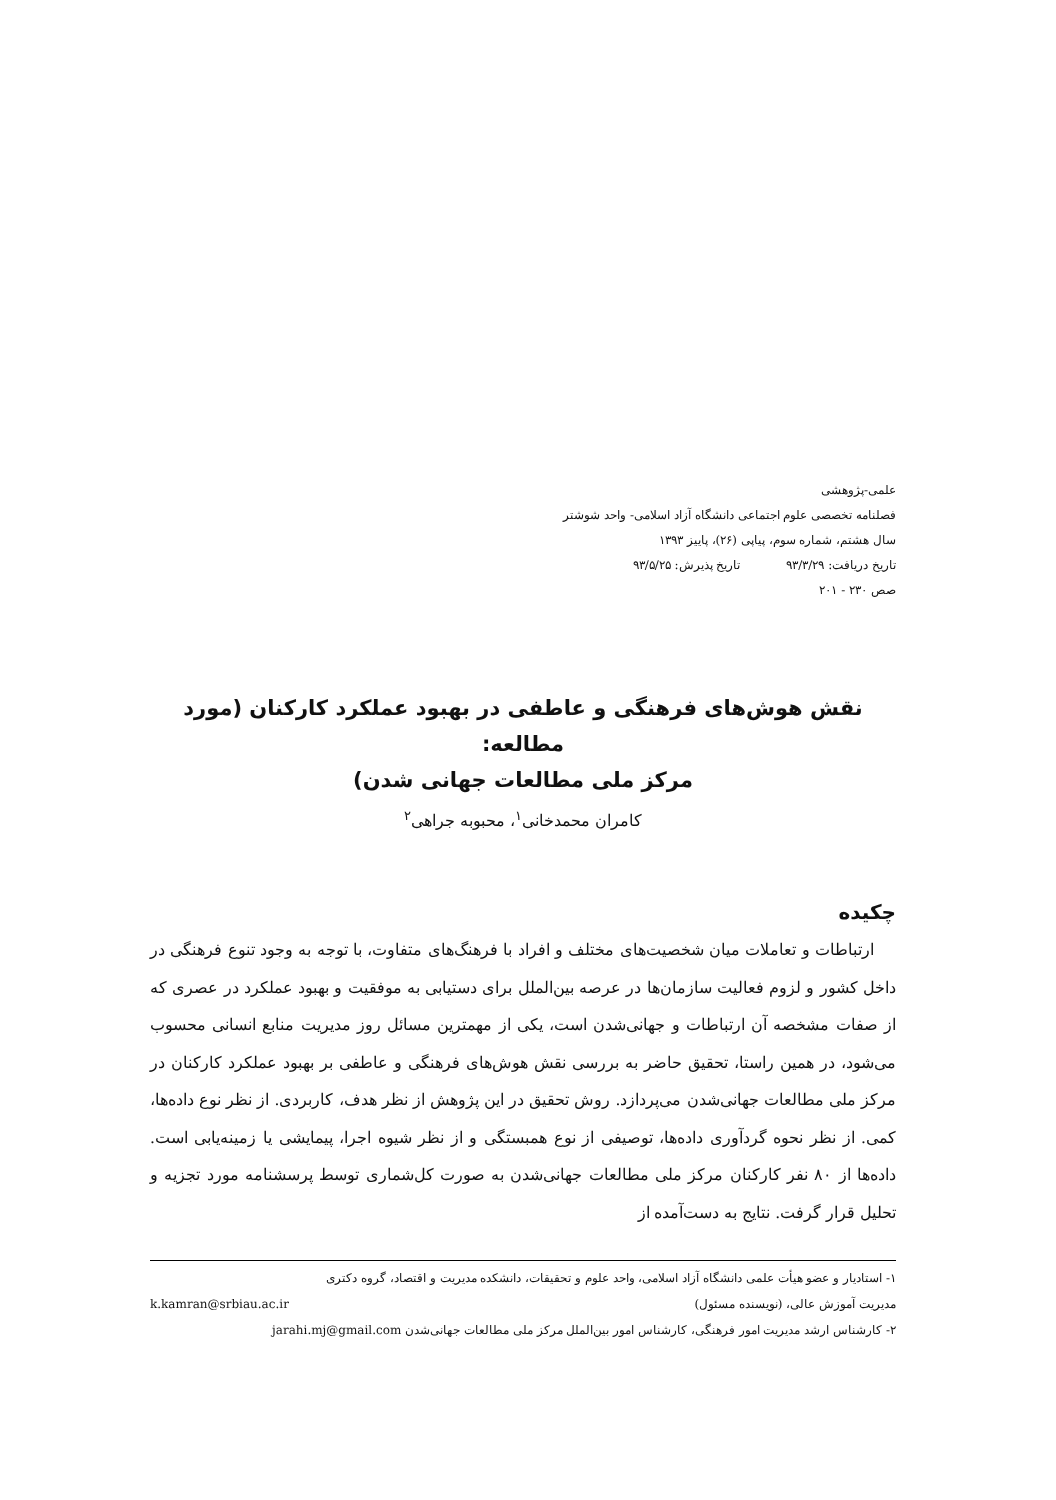علمی-پژوهشی
فصلنامه تخصصی علوم اجتماعی دانشگاه آزاد اسلامی- واحد شوشتر
سال هشتم، شماره سوم، پیاپی (۲۶)، پاییز ۱۳۹۳
تاریخ دریافت: ۹۳/۳/۲۹ تاریخ پذیرش: ۹۳/۵/۲۵
صص ۲۳۰ - ۲۰۱
نقش هوش‌های فرهنگی و عاطفی در بهبود عملکرد کارکنان (مورد مطالعه:
مرکز ملی مطالعات جهانی شدن)
کامران محمدخانی<sup>۱</sup>، محبوبه جراهی<sup>۲</sup>
چکیده
ارتباطات و تعاملات میان شخصیت‌های مختلف و افراد با فرهنگ‌های متفاوت، با توجه به وجود تنوع فرهنگی در داخل کشور و لزوم فعالیت سازمان‌ها در عرصه بین‌الملل برای دستیابی به موفقیت و بهبود عملکرد در عصری که از صفات مشخصه آن ارتباطات و جهانی‌شدن است، یکی از مهمترین مسائل روز مدیریت منابع انسانی محسوب می‌شود، در همین راستا، تحقیق حاضر به بررسی نقش هوش‌های فرهنگی و عاطفی بر بهبود عملکرد کارکنان در مرکز ملی مطالعات جهانی‌شدن می‌پردازد. روش تحقیق در این پژوهش از نظر هدف، کاربردی. از نظر نوع داده‌ها، کمی. از نظر نحوه گردآوری داده‌ها، توصیفی از نوع همبستگی و از نظر شیوه اجرا، پیمایشی یا زمینه‌یابی است. داده‌ها از ۸۰ نفر کارکنان مرکز ملی مطالعات جهانی‌شدن به صورت کل‌شماری توسط پرسشنامه مورد تجزیه و تحلیل قرار گرفت. نتایج به دست‌آمده از
۱- استادیار و عضو هیأت علمی دانشگاه آزاد اسلامی، واحد علوم و تحقیقات، دانشکده مدیریت و اقتصاد، گروه دکتری
مدیریت آموزش عالی، (نویسنده مسئول) k.kamran@srbiau.ac.ir
۲- کارشناس ارشد مدیریت امور فرهنگی، کارشناس امور بین‌الملل مرکز ملی مطالعات جهانی‌شدن jarahi.mj@gmail.com